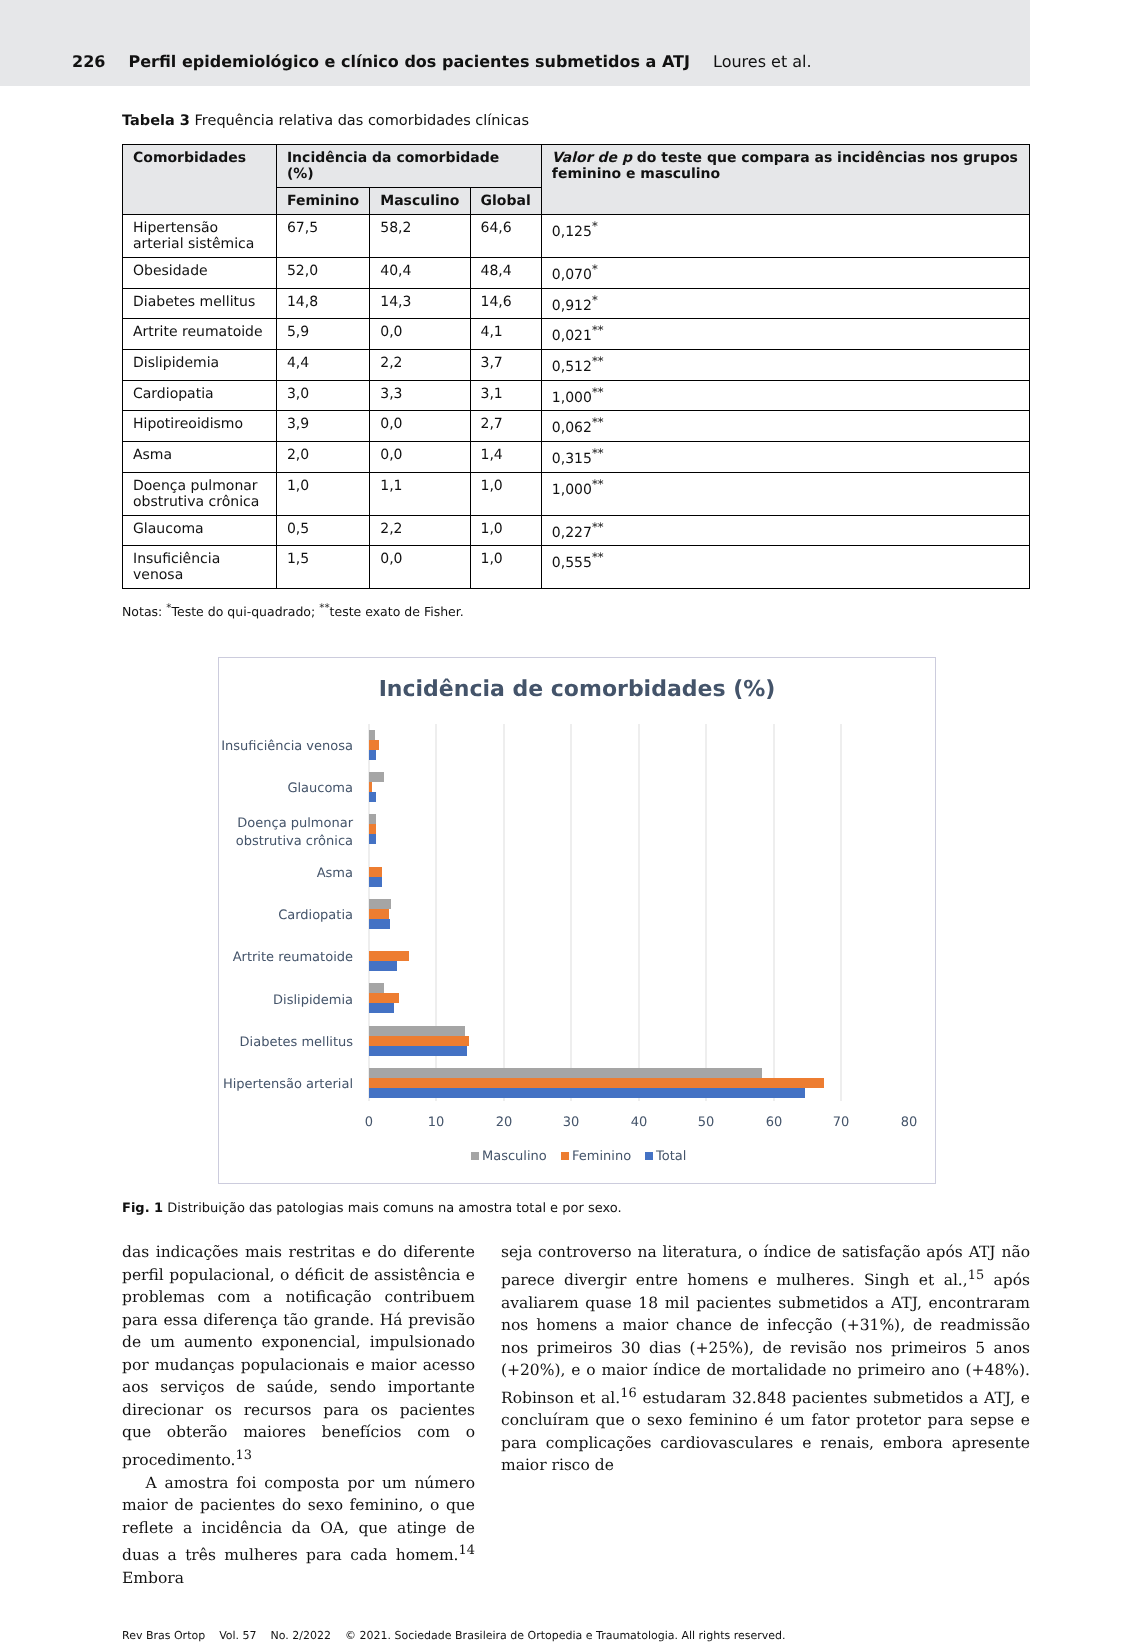226 Perfil epidemiológico e clínico dos pacientes submetidos a ATJ Loures et al.
Tabela 3 Frequência relativa das comorbidades clínicas
| Comorbidades | Incidência da comorbidade (%) | | | Valor de p do teste que compara as incidências nos grupos feminino e masculino |
| --- | --- | --- | --- | --- |
| | Feminino | Masculino | Global | |
| Hipertensão arterial sistêmica | 67,5 | 58,2 | 64,6 | 0,125<sup>*</sup> |
| Obesidade | 52,0 | 40,4 | 48,4 | 0,070<sup>*</sup> |
| Diabetes mellitus | 14,8 | 14,3 | 14,6 | 0,912<sup>*</sup> |
| Artrite reumatoide | 5,9 | 0,0 | 4,1 | 0,021<sup>**</sup> |
| Dislipidemia | 4,4 | 2,2 | 3,7 | 0,512<sup>**</sup> |
| Cardiopatia | 3,0 | 3,3 | 3,1 | 1,000<sup>**</sup> |
| Hipotireoidismo | 3,9 | 0,0 | 2,7 | 0,062<sup>**</sup> |
| Asma | 2,0 | 0,0 | 1,4 | 0,315<sup>**</sup> |
| Doença pulmonar obstrutiva crônica | 1,0 | 1,1 | 1,0 | 1,000<sup>**</sup> |
| Glaucoma | 0,5 | 2,2 | 1,0 | 0,227<sup>**</sup> |
| Insuficiência venosa | 1,5 | 0,0 | 1,0 | 0,555<sup>**</sup> |
Notas: <sup>*</sup>Teste do qui-quadrado; <sup>**</sup>teste exato de Fisher.
Incidência de comorbidades (%)
Insuficiência venosa
Glaucoma
Doença pulmonar
obstrutiva crônica
Asma
Cardiopatia
Artrite reumatoide
Dislipidemia
Diabetes mellitus
Hipertensão arterial
0
10
20
30
40
50
60
70
80
Masculino
Feminino
Total
Fig. 1 Distribuição das patologias mais comuns na amostra total e por sexo.
das indicações mais restritas e do diferente perfil populacional, o déficit de assistência e problemas com a notificação contribuem para essa diferença tão grande. Há previsão de um aumento exponencial, impulsionado por mudanças populacionais e maior acesso aos serviços de saúde, sendo importante direcionar os recursos para os pacientes que obterão maiores benefícios com o procedimento.<sup>13</sup>
A amostra foi composta por um número maior de pacientes do sexo feminino, o que reflete a incidência da OA, que atinge de duas a três mulheres para cada homem.<sup>14</sup> Embora
seja controverso na literatura, o índice de satisfação após ATJ não parece divergir entre homens e mulheres. Singh et al.,<sup>15</sup> após avaliarem quase 18 mil pacientes submetidos a ATJ, encontraram nos homens a maior chance de infecção (+31%), de readmissão nos primeiros 30 dias (+25%), de revisão nos primeiros 5 anos (+20%), e o maior índice de mortalidade no primeiro ano (+48%). Robinson et al.<sup>16</sup> estudaram 32.848 pacientes submetidos a ATJ, e concluíram que o sexo feminino é um fator protetor para sepse e para complicações cardiovasculares e renais, embora apresente maior risco de
Rev Bras Ortop Vol. 57 No. 2/2022 © 2021. Sociedade Brasileira de Ortopedia e Traumatologia. All rights reserved.